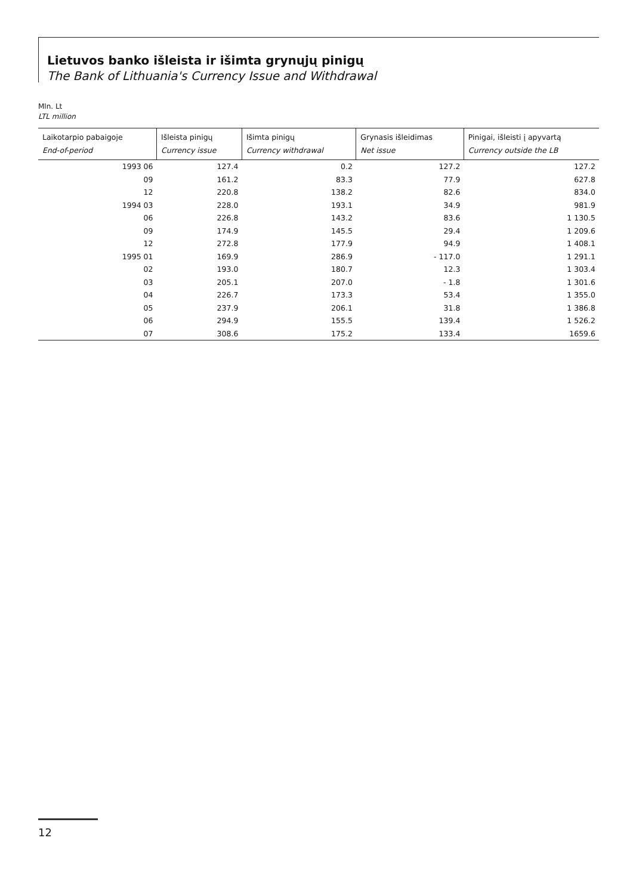Lietuvos banko išleista ir išimta grynųjų pinigų
The Bank of Lithuania's Currency Issue and Withdrawal
Mln. Lt
LTL million
| Laikotarpio pabaigoje End-of-period | Išleista pinigų Currency issue | Išimta pinigų Currency withdrawal | Grynasis išleidimas Net issue | Pinigai, išleisti į apyvartą Currency outside the LB |
| --- | --- | --- | --- | --- |
| 1993 06 | 127.4 | 0.2 | 127.2 | 127.2 |
| 09 | 161.2 | 83.3 | 77.9 | 627.8 |
| 12 | 220.8 | 138.2 | 82.6 | 834.0 |
| 1994 03 | 228.0 | 193.1 | 34.9 | 981.9 |
| 06 | 226.8 | 143.2 | 83.6 | 1 130.5 |
| 09 | 174.9 | 145.5 | 29.4 | 1 209.6 |
| 12 | 272.8 | 177.9 | 94.9 | 1 408.1 |
| 1995 01 | 169.9 | 286.9 | - 117.0 | 1 291.1 |
| 02 | 193.0 | 180.7 | 12.3 | 1 303.4 |
| 03 | 205.1 | 207.0 | - 1.8 | 1 301.6 |
| 04 | 226.7 | 173.3 | 53.4 | 1 355.0 |
| 05 | 237.9 | 206.1 | 31.8 | 1 386.8 |
| 06 | 294.9 | 155.5 | 139.4 | 1 526.2 |
| 07 | 308.6 | 175.2 | 133.4 | 1659.6 |
12